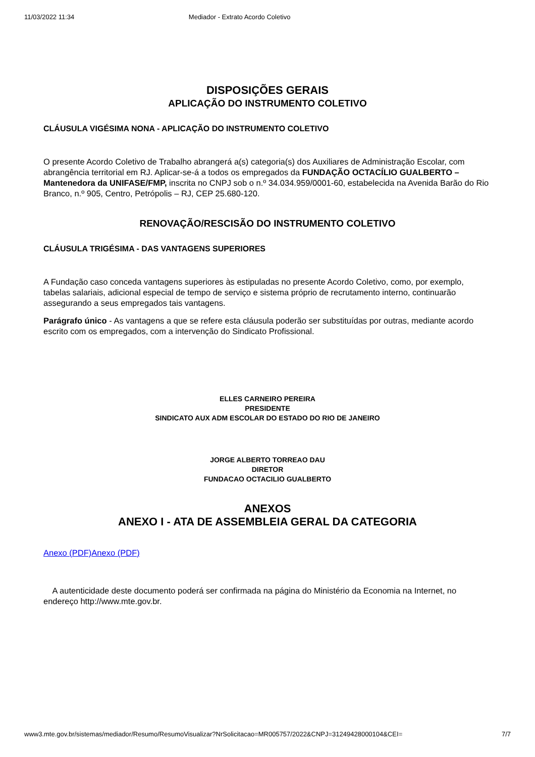11/03/2022 11:34 Mediador - Extrato Acordo Coletivo
DISPOSIÇÕES GERAIS
APLICAÇÃO DO INSTRUMENTO COLETIVO
CLÁUSULA VIGÉSIMA NONA - APLICAÇÃO DO INSTRUMENTO COLETIVO
O presente Acordo Coletivo de Trabalho abrangerá a(s) categoria(s) dos Auxiliares de Administração Escolar, com abrangência territorial em RJ. Aplicar-se-á a todos os empregados da FUNDAÇÃO OCTACÍLIO GUALBERTO – Mantenedora da UNIFASE/FMP, inscrita no CNPJ sob o n.º 34.034.959/0001-60, estabelecida na Avenida Barão do Rio Branco, n.º 905, Centro, Petrópolis – RJ, CEP 25.680-120.
RENOVAÇÃO/RESCISÃO DO INSTRUMENTO COLETIVO
CLÁUSULA TRIGÉSIMA - DAS VANTAGENS SUPERIORES
A Fundação caso conceda vantagens superiores às estipuladas no presente Acordo Coletivo, como, por exemplo, tabelas salariais, adicional especial de tempo de serviço e sistema próprio de recrutamento interno, continuarão assegurando a seus empregados tais vantagens.
Parágrafo único - As vantagens a que se refere esta cláusula poderão ser substituídas por outras, mediante acordo escrito com os empregados, com a intervenção do Sindicato Profissional.
ELLES CARNEIRO PEREIRA
PRESIDENTE
SINDICATO AUX ADM ESCOLAR DO ESTADO DO RIO DE JANEIRO
JORGE ALBERTO TORREAO DAU
DIRETOR
FUNDACAO OCTACILIO GUALBERTO
ANEXOS
ANEXO I - ATA DE ASSEMBLEIA GERAL DA CATEGORIA
Anexo (PDF) Anexo (PDF)
A autenticidade deste documento poderá ser confirmada na página do Ministério da Economia na Internet, no endereço http://www.mte.gov.br.
www3.mte.gov.br/sistemas/mediador/Resumo/ResumoVisualizar?NrSolicitacao=MR005757/2022&CNPJ=31249428000104&CEI= 7/7